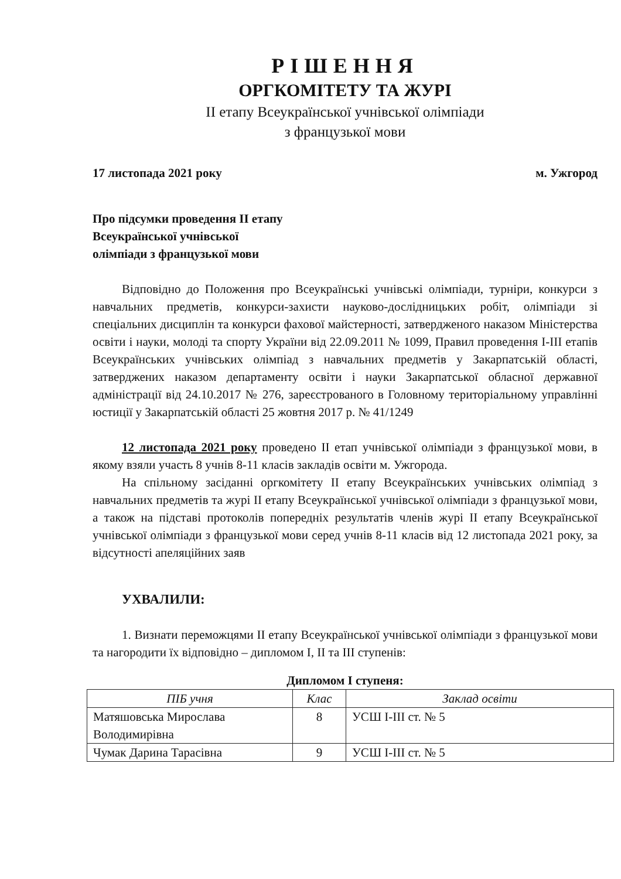РІШЕННЯ
ОРГКОМІТЕТУ ТА ЖУРІ
ІІ етапу Всеукраїнської учнівської олімпіади
з французької мови
17 листопада 2021 року м. Ужгород
Про підсумки проведення ІІ етапу
Всеукраїнської учнівської
олімпіади з французької мови
Відповідно до Положення про Всеукраїнські учнівські олімпіади, турніри, конкурси з навчальних предметів, конкурси-захисти науково-дослідницьких робіт, олімпіади зі спеціальних дисциплін та конкурси фахової майстерності, затвердженого наказом Міністерства освіти і науки, молоді та спорту України від 22.09.2011 № 1099, Правил проведення І-ІІІ етапів Всеукраїнських учнівських олімпіад з навчальних предметів у Закарпатській області, затверджених наказом департаменту освіти і науки Закарпатської обласної державної адміністрації від 24.10.2017 № 276, зареєстрованого в Головному територіальному управлінні юстиції у Закарпатській області 25 жовтня 2017 р. № 41/1249
12 листопада 2021 року проведено ІІ етап учнівської олімпіади з французької мови, в якому взяли участь 8 учнів 8-11 класів закладів освіти м. Ужгорода.
На спільному засіданні оргкомітету ІІ етапу Всеукраїнських учнівських олімпіад з навчальних предметів та журі ІІ етапу Всеукраїнської учнівської олімпіади з французької мови, а також на підставі протоколів попередніх результатів членів журі ІІ етапу Всеукраїнської учнівської олімпіади з французької мови серед учнів 8-11 класів від 12 листопада 2021 року, за відсутності апеляційних заяв
УХВАЛИЛИ:
1. Визнати переможцями ІІ етапу Всеукраїнської учнівської олімпіади з французької мови та нагородити їх відповідно – дипломом І, ІІ та ІІІ ступенів:
Дипломом І ступеня:
| ПІБ учня | Клас | Заклад освіти |
| --- | --- | --- |
| Матяшовська Мирослава Володимирівна | 8 | УСШ І-ІІІ ст. № 5 |
| Чумак Дарина Тарасівна | 9 | УСШ І-ІІІ ст. № 5 |